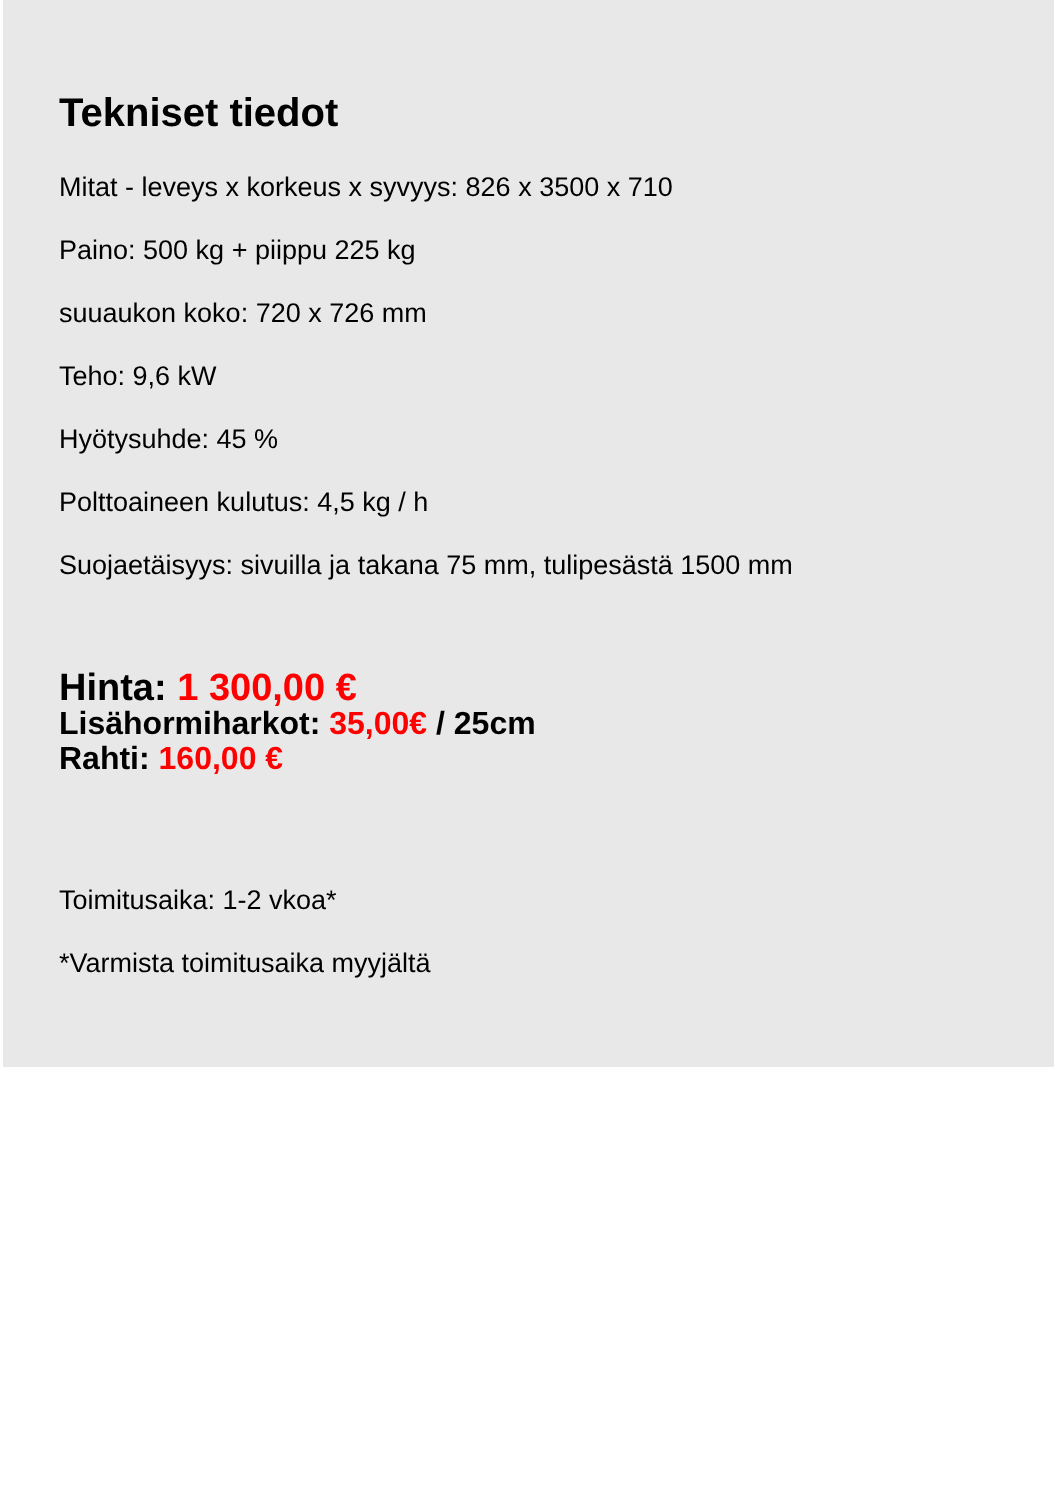Tekniset tiedot
Mitat - leveys x korkeus x syvyys: 826 x 3500 x 710
Paino: 500 kg + piippu 225 kg
suuaukon koko: 720 x 726 mm
Teho: 9,6 kW
Hyötysuhde: 45 %
Polttoaineen kulutus: 4,5 kg / h
Suojaetäisyys: sivuilla ja takana 75 mm, tulipesästä 1500 mm
Hinta: 1 300,00 €
Lisähormiharkot: 35,00€ / 25cm
Rahti: 160,00 €
Toimitusaika: 1-2 vkoa*
*Varmista toimitusaika myyjältä